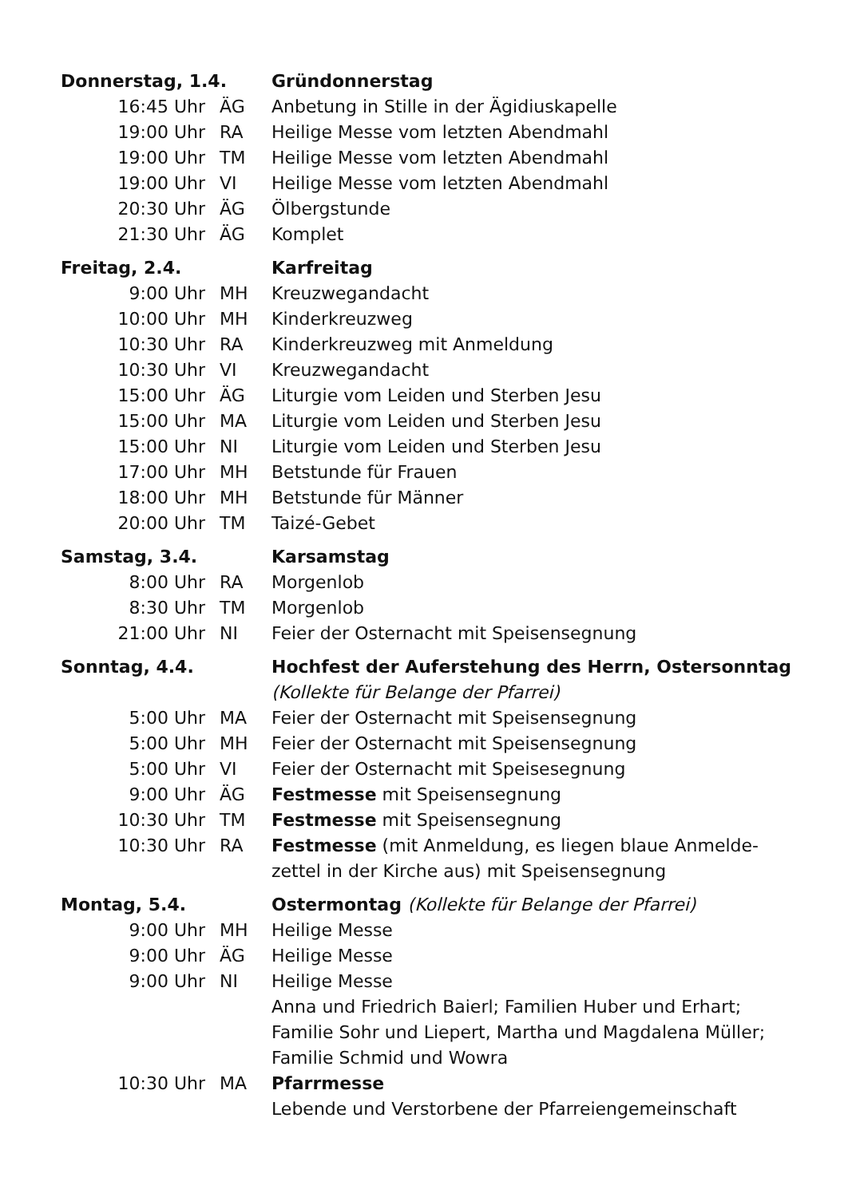| Donnerstag, 1.4. | | Gründonnerstag |
| 16:45 Uhr | ÄG | Anbetung in Stille in der Ägidiuskapelle |
| 19:00 Uhr | RA | Heilige Messe vom letzten Abendmahl |
| 19:00 Uhr | TM | Heilige Messe vom letzten Abendmahl |
| 19:00 Uhr | VI | Heilige Messe vom letzten Abendmahl |
| 20:30 Uhr | ÄG | Ölbergstunde |
| 21:30 Uhr | ÄG | Komplet |
| Freitag, 2.4. | | Karfreitag |
| 9:00 Uhr | MH | Kreuzwegandacht |
| 10:00 Uhr | MH | Kinderkreuzweg |
| 10:30 Uhr | RA | Kinderkreuzweg mit Anmeldung |
| 10:30 Uhr | VI | Kreuzwegandacht |
| 15:00 Uhr | ÄG | Liturgie vom Leiden und Sterben Jesu |
| 15:00 Uhr | MA | Liturgie vom Leiden und Sterben Jesu |
| 15:00 Uhr | NI | Liturgie vom Leiden und Sterben Jesu |
| 17:00 Uhr | MH | Betstunde für Frauen |
| 18:00 Uhr | MH | Betstunde für Männer |
| 20:00 Uhr | TM | Taizé-Gebet |
| Samstag, 3.4. | | Karsamstag |
| 8:00 Uhr | RA | Morgenlob |
| 8:30 Uhr | TM | Morgenlob |
| 21:00 Uhr | NI | Feier der Osternacht mit Speisensegnung |
| Sonntag, 4.4. | | Hochfest der Auferstehung des Herrn, Ostersonntag |
| | | (Kollekte für Belange der Pfarrei) |
| 5:00 Uhr | MA | Feier der Osternacht mit Speisensegnung |
| 5:00 Uhr | MH | Feier der Osternacht mit Speisensegnung |
| 5:00 Uhr | VI | Feier der Osternacht mit Speisesegnung |
| 9:00 Uhr | ÄG | Festmesse mit Speisensegnung |
| 10:30 Uhr | TM | Festmesse mit Speisensegnung |
| 10:30 Uhr | RA | Festmesse (mit Anmeldung, es liegen blaue Anmelde- zettel in der Kirche aus) mit Speisensegnung |
| Montag, 5.4. | | Ostermontag (Kollekte für Belange der Pfarrei) |
| 9:00 Uhr | MH | Heilige Messe |
| 9:00 Uhr | ÄG | Heilige Messe |
| 9:00 Uhr | NI | Heilige Messe Anna und Friedrich Baierl; Familien Huber und Erhart; Familie Sohr und Liepert, Martha und Magdalena Müller; Familie Schmid und Wowra |
| 10:30 Uhr | MA | Pfarrmesse Lebende und Verstorbene der Pfarreiengemeinschaft |